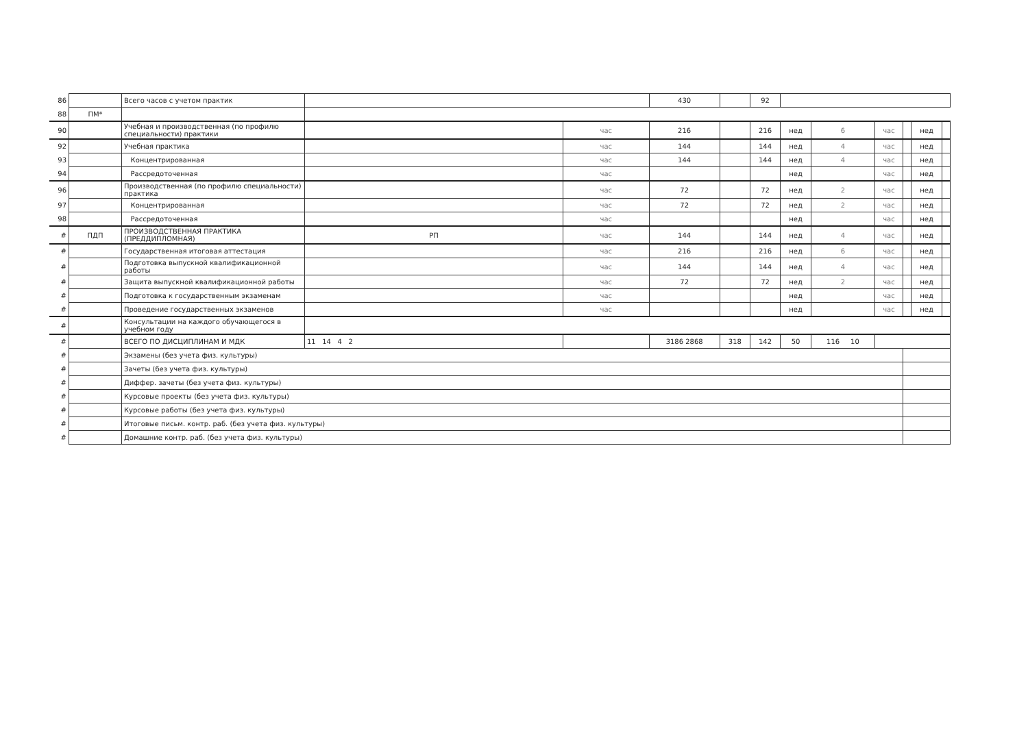| 86 | | Всего часов с учетом практик | | | 430 | | 92 | | | | | | |
| 88 | ПМ* | | | | | | | | | | | | |
| 90 | | Учебная и производственная (по профилю специальности) практики | | час | 216 | | 216 | нед | 6 | час | | нед | |
| 92 | | Учебная практика | | час | 144 | | 144 | нед | 4 | час | | нед | |
| 93 | | Концентрированная | | час | 144 | | 144 | нед | 4 | час | | нед | |
| 94 | | Рассредоточенная | | час | | | | нед | | час | | нед | |
| 96 | | Производственная (по профилю специальности) практика | | час | 72 | | 72 | нед | 2 | час | | нед | |
| 97 | | Концентрированная | | час | 72 | | 72 | нед | 2 | час | | нед | |
| 98 | | Рассредоточенная | | час | | | | нед | | час | | нед | |
| # | ПДП | ПРОИЗВОДСТВЕННАЯ ПРАКТИКА (ПРЕДДИПЛОМНАЯ) | РП | час | 144 | | 144 | нед | 4 | час | | нед | |
| # | | Государственная итоговая аттестация | | час | 216 | | 216 | нед | 6 | час | | нед | |
| # | | Подготовка выпускной квалификационной работы | | час | 144 | | 144 | нед | 4 | час | | нед | |
| # | | Защита выпускной квалификационной работы | | час | 72 | | 72 | нед | 2 | час | | нед | |
| # | | Подготовка к государственным экзаменам | | час | | | | нед | | час | | нед | |
| # | | Проведение государственных экзаменов | | час | | | | нед | | час | | нед | |
| # | | Консультации на каждого обучающегося в учебном году | | | | | | | | | | | |
| # | | ВСЕГО ПО ДИСЦИПЛИНАМ И МДК | 11 14 4 2 | | 3186 2868 | 318 | 142 | 50 | 116 10 | | | | |
| # | | Экзамены (без учета физ. культуры) | | | | | | | | | | | |
| # | | Зачеты (без учета физ. культуры) | | | | | | | | | | | |
| # | | Диффер. зачеты (без учета физ. культуры) | | | | | | | | | | | |
| # | | Курсовые проекты (без учета физ. культуры) | | | | | | | | | | | |
| # | | Курсовые работы (без учета физ. культуры) | | | | | | | | | | | |
| # | | Итоговые письм. контр. раб. (без учета физ. культуры) | | | | | | | | | | | |
| # | | Домашние контр. раб. (без учета физ. культуры) | | | | | | | | | | | |